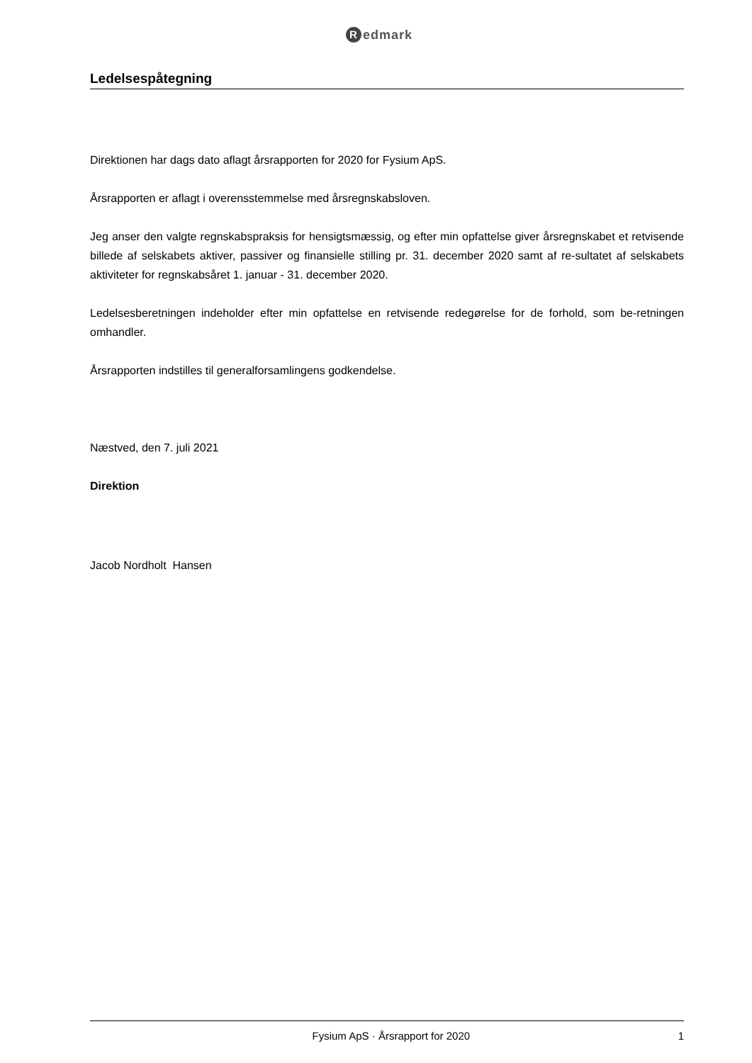Redmark
Ledelsespåtegning
Direktionen har dags dato aflagt årsrapporten for 2020 for Fysium ApS.
Årsrapporten er aflagt i overensstemmelse med årsregnskabsloven.
Jeg anser den valgte regnskabspraksis for hensigtsmæssig, og efter min opfattelse giver årsregnskabet et retvisende billede af selskabets aktiver, passiver og finansielle stilling pr. 31. december 2020 samt af re-sultatet af selskabets aktiviteter for regnskabsåret 1. januar - 31. december 2020.
Ledelsesberetningen indeholder efter min opfattelse en retvisende redegørelse for de forhold, som be-retningen omhandler.
Årsrapporten indstilles til generalforsamlingens godkendelse.
Næstved, den 7. juli 2021
Direktion
Jacob Nordholt Hansen
Fysium ApS · Årsrapport for 2020 1